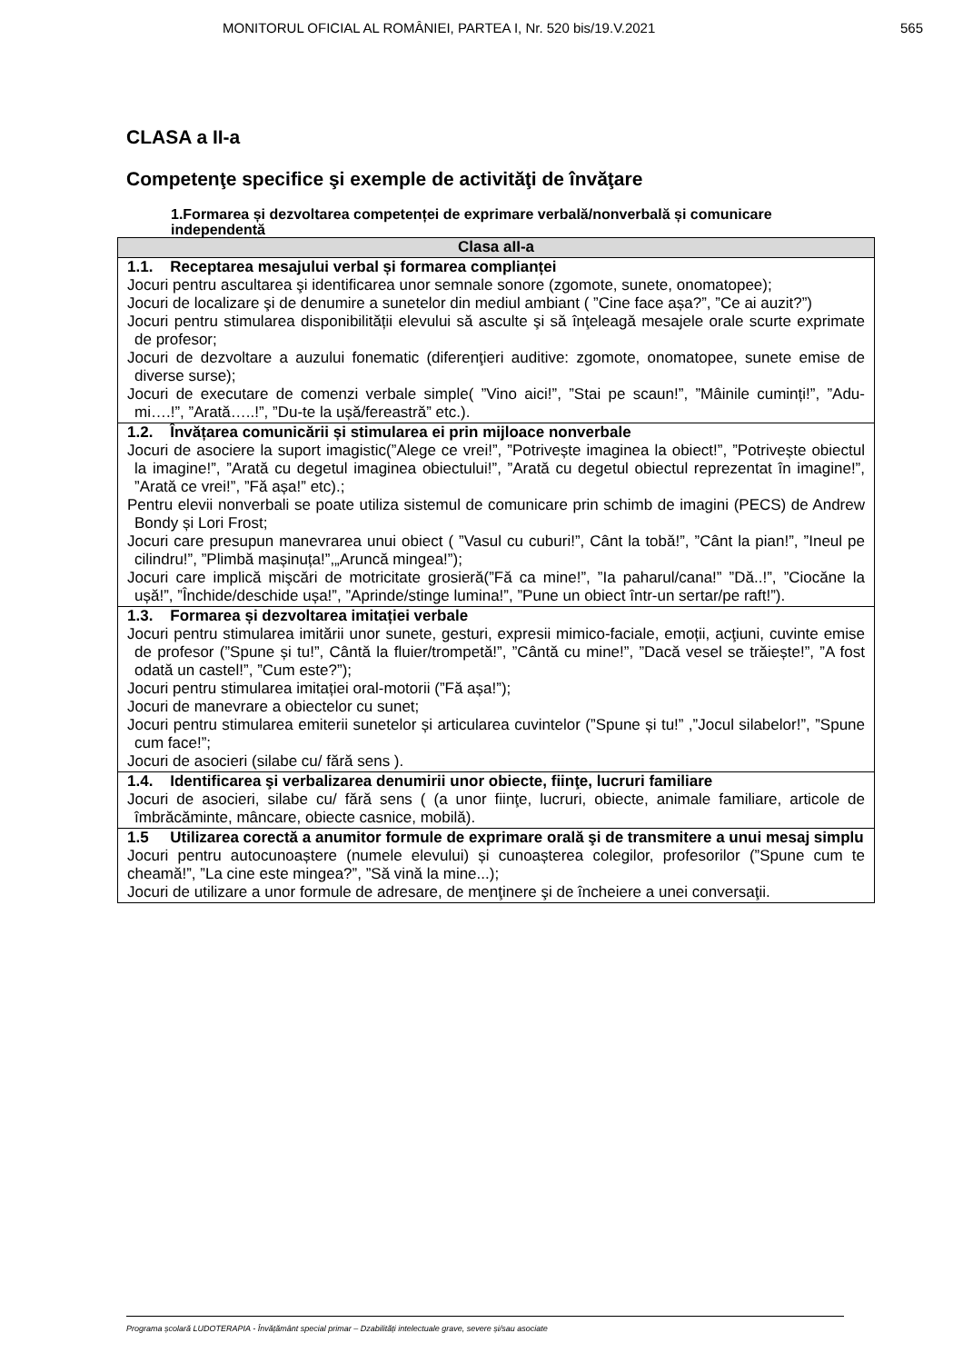MONITORUL OFICIAL AL ROMÂNIEI, PARTEA I, Nr. 520 bis/19.V.2021 565
CLASA a II-a
Competenţe specifice şi exemple de activităţi de învăţare
1.Formarea și dezvoltarea competenței de exprimare verbală/nonverbală și comunicare independentă
| Clasa aII-a |
| --- |
| 1.1. Receptarea mesajului verbal și formarea complianței Jocuri pentru ascultarea şi identificarea unor semnale sonore (zgomote, sunete, onomatopee); Jocuri de localizare şi de denumire a sunetelor din mediul ambiant ( ”Cine face așa?”, ”Ce ai auzit?”) Jocuri pentru stimularea disponibilității elevului să asculte şi să înţeleagă mesajele orale scurte exprimate de profesor; Jocuri de dezvoltare a auzului fonematic (diferenţieri auditive: zgomote, onomatopee, sunete emise de diverse surse); Jocuri de executare de comenzi verbale simple( ”Vino aici!”, ”Stai pe scaun!”, ”Mâinile cuminți!”, ”Adu-mi….!”, ”Arată…..!”, ”Du-te la ușă/fereastră” etc.). |
| 1.2. Învățarea comunicării și stimularea ei prin mijloace nonverbale Jocuri de asociere la suport imagistic(”Alege ce vrei!”, ”Potrivește imaginea la obiect!”, ”Potrivește obiectul la imagine!”, ”Arată cu degetul imaginea obiectului!”, ”Arată cu degetul obiectul reprezentat în imagine!”, ”Arată ce vrei!”, ”Fă așa!” etc).; Pentru elevii nonverbali se poate utiliza sistemul de comunicare prin schimb de imagini (PECS) de Andrew Bondy și Lori Frost; Jocuri care presupun manevrarea unui obiect ( ”Vasul cu cuburi!”, Cânt la tobă!”, ”Cânt la pian!”, ”Ineul pe cilindru!”, ”Plimbă mașinuța!”,„Aruncă mingea!”); Jocuri care implică mişcări de motricitate grosieră(”Fă ca mine!”, ”Ia paharul/cana!” ”Dă..!”, ”Ciocăne la ușă!”, ”Închide/deschide ușa!”, ”Aprinde/stinge lumina!”, ”Pune un obiect într-un sertar/pe raft!”). |
| 1.3. Formarea și dezvoltarea imitației verbale Jocuri pentru stimularea imitării unor sunete, gesturi, expresii mimico-faciale, emoții, acţiuni, cuvinte emise de profesor (”Spune și tu!”, Cântă la fluier/trompetă!”, ”Cântă cu mine!”, ”Dacă vesel se trăiește!”, ”A fost odată un castel!”, ”Cum este?”); Jocuri pentru stimularea imitației oral-motorii (”Fă așa!”); Jocuri de manevrare a obiectelor cu sunet; Jocuri pentru stimularea emiterii sunetelor și articularea cuvintelor (”Spune și tu!” ,”Jocul silabelor!”, ”Spune cum face!”; Jocuri de asocieri (silabe cu/ fără sens ). |
| 1.4. Identificarea şi verbalizarea denumirii unor obiecte, fiinţe, lucruri familiare Jocuri de asocieri, silabe cu/ fără sens ( (a unor fiinţe, lucruri, obiecte, animale familiare, articole de îmbrăcăminte, mâncare, obiecte casnice, mobilă). |
| 1.5 Utilizarea corectă a anumitor formule de exprimare orală şi de transmitere a unui mesaj simplu Jocuri pentru autocunoaștere (numele elevului) și cunoașterea colegilor, profesorilor (”Spune cum te cheamă!”, ”La cine este mingea?”, ”Să vină la mine...); Jocuri de utilizare a unor formule de adresare, de menţinere şi de încheiere a unei conversaţii. |
Programa școlară LUDOTERAPIA - Învățământ special primar – Dzabilități intelectuale grave, severe și/sau asociate